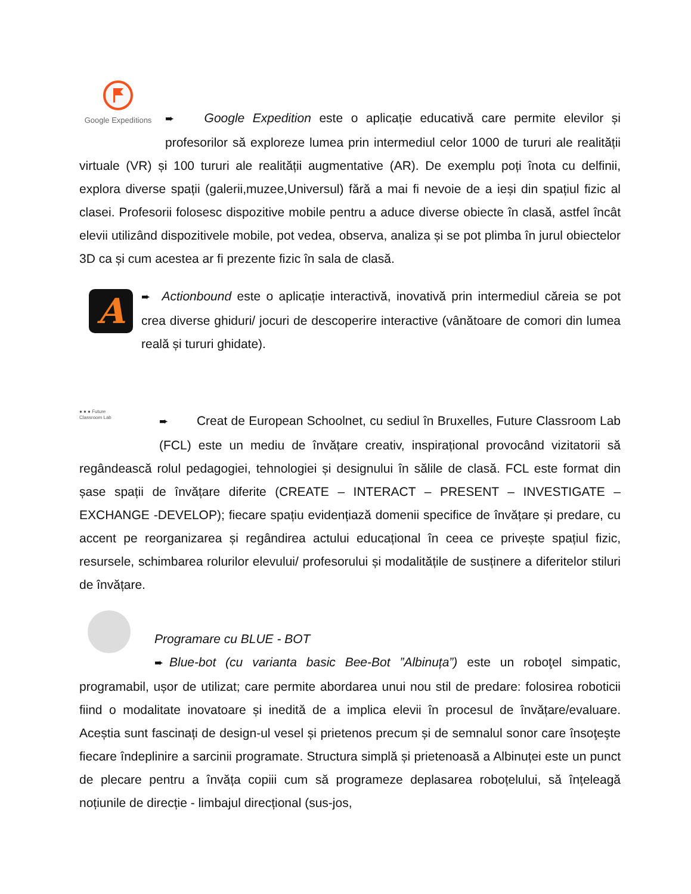Google Expeditions
➨ Google Expedition este o aplicație educativă care permite elevilor și profesorilor să exploreze lumea prin intermediul celor 1000 de tururi ale realității virtuale (VR) și 100 tururi ale realității augmentative (AR). De exemplu poți înota cu delfinii, explora diverse spații (galerii,muzee,Universul) fără a mai fi nevoie de a ieși din spațiul fizic al clasei. Profesorii folosesc dispozitive mobile pentru a aduce diverse obiecte în clasă, astfel încât elevii utilizând dispozitivele mobile, pot vedea, observa, analiza și se pot plimba în jurul obiectelor 3D ca și cum acestea ar fi prezente fizic în sala de clasă.
A
➨ Actionbound este o aplicație interactivă, inovativă prin intermediul căreia se pot crea diverse ghiduri/ jocuri de descoperire interactive (vânătoare de comori din lumea reală și tururi ghidate).
● ● ● Future
Classroom Lab
➨ Creat de European Schoolnet, cu sediul în Bruxelles, Future Classroom Lab (FCL) este un mediu de învățare creativ, inspirațional provocând vizitatorii să regândească rolul pedagogiei, tehnologiei și designului în sălile de clasă. FCL este format din șase spații de învățare diferite (CREATE – INTERACT – PRESENT – INVESTIGATE – EXCHANGE -DEVELOP); fiecare spațiu evidențiază domenii specifice de învățare și predare, cu accent pe reorganizarea și regândirea actului educațional în ceea ce privește spațiul fizic, resursele, schimbarea rolurilor elevului/ profesorului și modalitățile de susținere a diferitelor stiluri de învățare.
Programare cu BLUE - BOT
➨ Blue-bot (cu varianta basic Bee-Bot ”Albinuța”) este un roboţel simpatic, programabil, ușor de utilizat; care permite abordarea unui nou stil de predare: folosirea roboticii fiind o modalitate inovatoare și inedită de a implica elevii în procesul de învățare/evaluare. Aceștia sunt fascinați de design-ul vesel și prietenos precum și de semnalul sonor care însoţeşte fiecare îndeplinire a sarcinii programate. Structura simplă și prietenoasă a Albinuței este un punct de plecare pentru a învăța copiii cum să programeze deplasarea roboțelului, să înțeleagă noțiunile de direcție - limbajul direcțional (sus-jos,